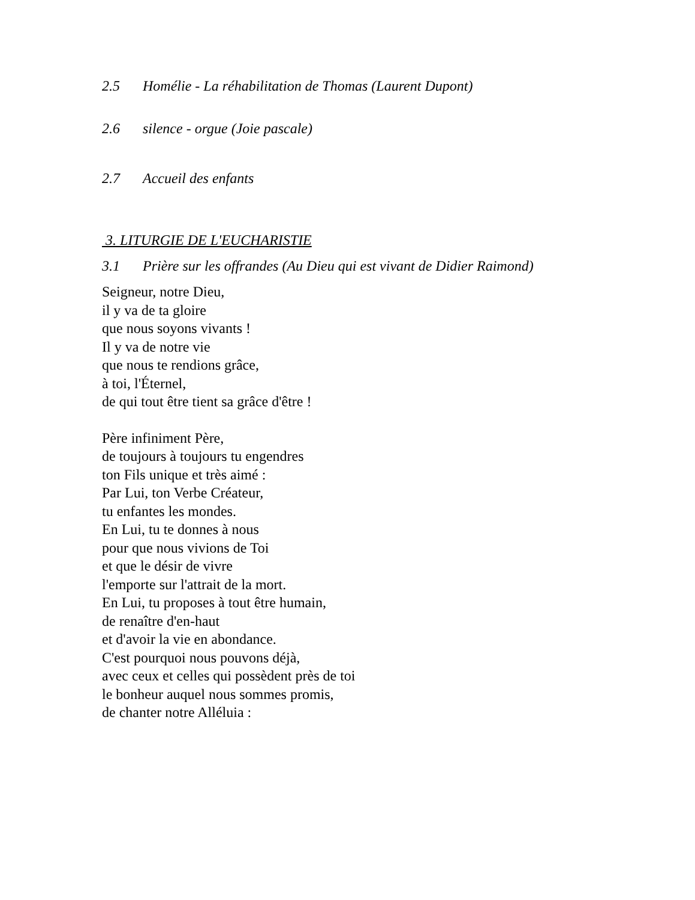2.5 Homélie - La réhabilitation de Thomas (Laurent Dupont)
2.6 silence - orgue (Joie pascale)
2.7 Accueil des enfants
3. LITURGIE DE L'EUCHARISTIE
3.1 Prière sur les offrandes (Au Dieu qui est vivant de Didier Raimond)
Seigneur, notre Dieu,
il y va de ta gloire
que nous soyons vivants !
Il y va de notre vie
que nous te rendions grâce,
à toi, l'Éternel,
de qui tout être tient sa grâce d'être !
Père infiniment Père,
de toujours à toujours tu engendres
ton Fils unique et très aimé :
Par Lui, ton Verbe Créateur,
tu enfantes les mondes.
En Lui, tu te donnes à nous
pour que nous vivions de Toi
et que le désir de vivre
l'emporte sur l'attrait de la mort.
En Lui, tu proposes à tout être humain,
de renaître d'en-haut
et d'avoir la vie en abondance.
C'est pourquoi nous pouvons déjà,
avec ceux et celles qui possèdent près de toi
le bonheur auquel nous sommes promis,
de chanter notre Alléluia :